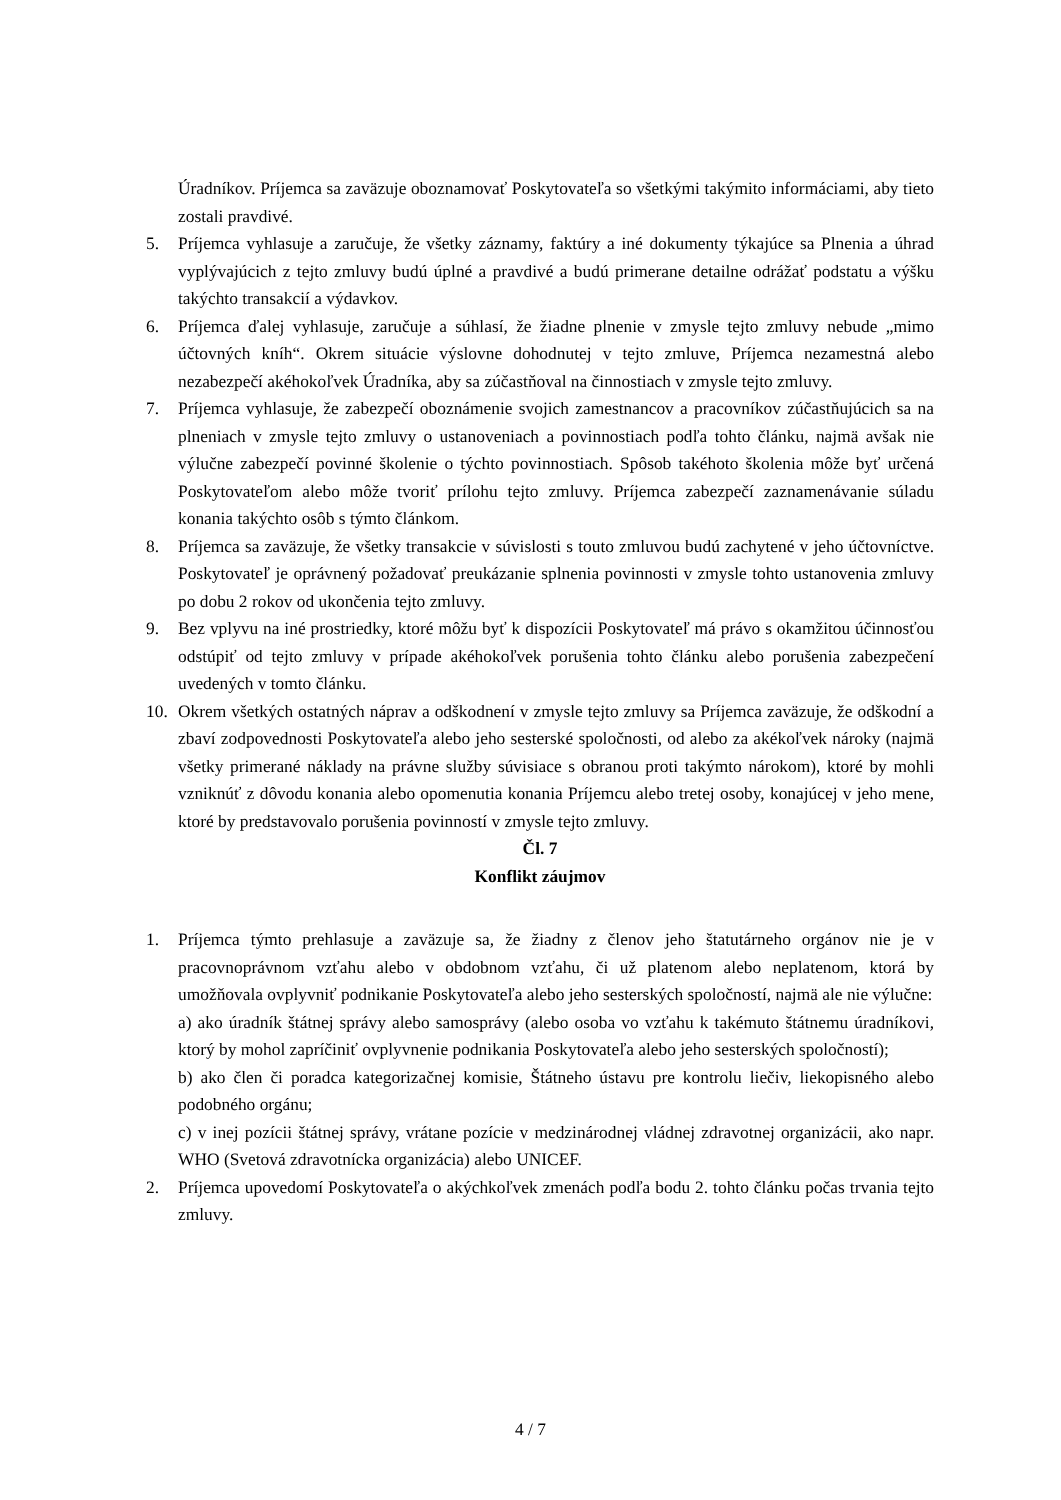Úradníkov. Príjemca sa zaväzuje oboznamovať Poskytovateľa so všetkými takýmito informáciami, aby tieto zostali pravdivé.
5. Príjemca vyhlasuje a zaručuje, že všetky záznamy, faktúry a iné dokumenty týkajúce sa Plnenia a úhrad vyplývajúcich z tejto zmluvy budú úplné a pravdivé a budú primerane detailne odrážať podstatu a výšku takýchto transakcií a výdavkov.
6. Príjemca ďalej vyhlasuje, zaručuje a súhlasí, že žiadne plnenie v zmysle tejto zmluvy nebude „mimo účtovných kníh“. Okrem situácie výslovne dohodnutej v tejto zmluve, Príjemca nezamestná alebo nezabezpečí akéhokoľvek Úradníka, aby sa zúčastňoval na činnostiach v zmysle tejto zmluvy.
7. Príjemca vyhlasuje, že zabezpečí oboznámenie svojich zamestnancov a pracovníkov zúčastňujúcich sa na plneniach v zmysle tejto zmluvy o ustanoveniach a povinnostiach podľa tohto článku, najmä avšak nie výlučne zabezpečí povinné školenie o týchto povinnostiach. Spôsob takéhoto školenia môže byť určená Poskytovateľom alebo môže tvoriť prílohu tejto zmluvy. Príjemca zabezpečí zaznamenávanie súladu konania takýchto osôb s týmto článkom.
8. Príjemca sa zaväzuje, že všetky transakcie v súvislosti s touto zmluvou budú zachytené v jeho účtovníctve. Poskytovateľ je oprávnený požadovať preukázanie splnenia povinnosti v zmysle tohto ustanovenia zmluvy po dobu 2 rokov od ukončenia tejto zmluvy.
9. Bez vplyvu na iné prostriedky, ktoré môžu byť k dispozícii Poskytovateľ má právo s okamžitou účinnosťou odstúpiť od tejto zmluvy v prípade akéhokoľvek porušenia tohto článku alebo porušenia zabezpečení uvedených v tomto článku.
10. Okrem všetkých ostatných náprav a odškodnení v zmysle tejto zmluvy sa Príjemca zaväzuje, že odškodní a zbaví zodpovednosti Poskytovateľa alebo jeho sesterské spoločnosti, od alebo za akékoľvek nároky (najmä všetky primerané náklady na právne služby súvisiace s obranou proti takýmto nárokom), ktoré by mohli vzniknúť z dôvodu konania alebo opomenutia konania Príjemcu alebo tretej osoby, konajúcej v jeho mene, ktoré by predstavovalo porušenia povinností v zmysle tejto zmluvy.
Čl. 7
Konflikt záujmov
1. Príjemca týmto prehlasuje a zaväzuje sa, že žiadny z členov jeho štatutárneho orgánov nie je v pracovnoprávnom vzťahu alebo v obdobnom vzťahu, či už platenom alebo neplatenom, ktorá by umožňovala ovplyvniť podnikanie Poskytovateľa alebo jeho sesterských spoločností, najmä ale nie výlučne:
a) ako úradník štátnej správy alebo samosprávy (alebo osoba vo vzťahu k takémuto štátnemu úradníkovi, ktorý by mohol zapríčiniť ovplyvnenie podnikania Poskytovateľa alebo jeho sesterských spoločností);
b) ako člen či poradca kategorizačnej komisie, Štátneho ústavu pre kontrolu liečiv, liekopisného alebo podobného orgánu;
c) v inej pozícii štátnej správy, vrátane pozície v medzinárodnej vládnej zdravotnej organizácii, ako napr. WHO (Svetová zdravotnícka organizácia) alebo UNICEF.
2. Príjemca upovedomí Poskytovateľa o akýchkoľvek zmenách podľa bodu 2. tohto článku počas trvania tejto zmluvy.
4 / 7